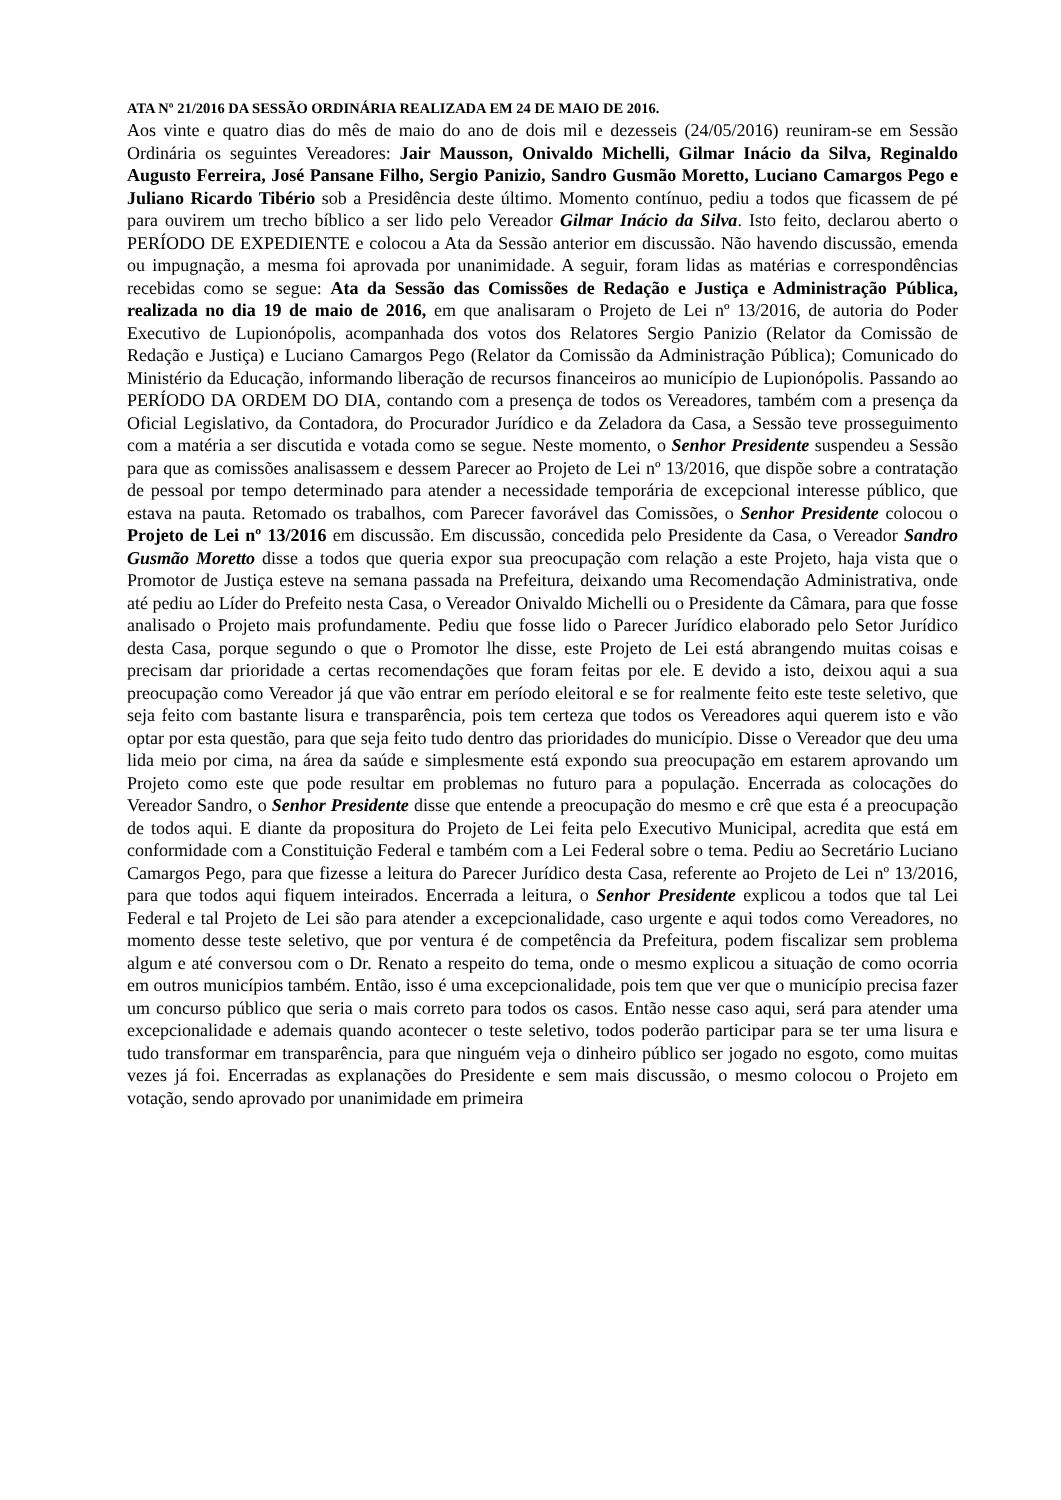ATA Nº 21/2016 DA SESSÃO ORDINÁRIA REALIZADA EM 24 DE MAIO DE 2016.
Aos vinte e quatro dias do mês de maio do ano de dois mil e dezesseis (24/05/2016) reuniram-se em Sessão Ordinária os seguintes Vereadores: Jair Mausson, Onivaldo Michelli, Gilmar Inácio da Silva, Reginaldo Augusto Ferreira, José Pansane Filho, Sergio Panizio, Sandro Gusmão Moretto, Luciano Camargos Pego e Juliano Ricardo Tibério sob a Presidência deste último. Momento contínuo, pediu a todos que ficassem de pé para ouvirem um trecho bíblico a ser lido pelo Vereador Gilmar Inácio da Silva. Isto feito, declarou aberto o PERÍODO DE EXPEDIENTE e colocou a Ata da Sessão anterior em discussão. Não havendo discussão, emenda ou impugnação, a mesma foi aprovada por unanimidade. A seguir, foram lidas as matérias e correspondências recebidas como se segue: Ata da Sessão das Comissões de Redação e Justiça e Administração Pública, realizada no dia 19 de maio de 2016, em que analisaram o Projeto de Lei nº 13/2016, de autoria do Poder Executivo de Lupionópolis, acompanhada dos votos dos Relatores Sergio Panizio (Relator da Comissão de Redação e Justiça) e Luciano Camargos Pego (Relator da Comissão da Administração Pública); Comunicado do Ministério da Educação, informando liberação de recursos financeiros ao município de Lupionópolis. Passando ao PERÍODO DA ORDEM DO DIA, contando com a presença de todos os Vereadores, também com a presença da Oficial Legislativo, da Contadora, do Procurador Jurídico e da Zeladora da Casa, a Sessão teve prosseguimento com a matéria a ser discutida e votada como se segue. Neste momento, o Senhor Presidente suspendeu a Sessão para que as comissões analisassem e dessem Parecer ao Projeto de Lei nº 13/2016, que dispõe sobre a contratação de pessoal por tempo determinado para atender a necessidade temporária de excepcional interesse público, que estava na pauta. Retomado os trabalhos, com Parecer favorável das Comissões, o Senhor Presidente colocou o Projeto de Lei nº 13/2016 em discussão. Em discussão, concedida pelo Presidente da Casa, o Vereador Sandro Gusmão Moretto disse a todos que queria expor sua preocupação com relação a este Projeto, haja vista que o Promotor de Justiça esteve na semana passada na Prefeitura, deixando uma Recomendação Administrativa, onde até pediu ao Líder do Prefeito nesta Casa, o Vereador Onivaldo Michelli ou o Presidente da Câmara, para que fosse analisado o Projeto mais profundamente. Pediu que fosse lido o Parecer Jurídico elaborado pelo Setor Jurídico desta Casa, porque segundo o que o Promotor lhe disse, este Projeto de Lei está abrangendo muitas coisas e precisam dar prioridade a certas recomendações que foram feitas por ele. E devido a isto, deixou aqui a sua preocupação como Vereador já que vão entrar em período eleitoral e se for realmente feito este teste seletivo, que seja feito com bastante lisura e transparência, pois tem certeza que todos os Vereadores aqui querem isto e vão optar por esta questão, para que seja feito tudo dentro das prioridades do município. Disse o Vereador que deu uma lida meio por cima, na área da saúde e simplesmente está expondo sua preocupação em estarem aprovando um Projeto como este que pode resultar em problemas no futuro para a população. Encerrada as colocações do Vereador Sandro, o Senhor Presidente disse que entende a preocupação do mesmo e crê que esta é a preocupação de todos aqui. E diante da propositura do Projeto de Lei feita pelo Executivo Municipal, acredita que está em conformidade com a Constituição Federal e também com a Lei Federal sobre o tema. Pediu ao Secretário Luciano Camargos Pego, para que fizesse a leitura do Parecer Jurídico desta Casa, referente ao Projeto de Lei nº 13/2016, para que todos aqui fiquem inteirados. Encerrada a leitura, o Senhor Presidente explicou a todos que tal Lei Federal e tal Projeto de Lei são para atender a excepcionalidade, caso urgente e aqui todos como Vereadores, no momento desse teste seletivo, que por ventura é de competência da Prefeitura, podem fiscalizar sem problema algum e até conversou com o Dr. Renato a respeito do tema, onde o mesmo explicou a situação de como ocorria em outros municípios também. Então, isso é uma excepcionalidade, pois tem que ver que o município precisa fazer um concurso público que seria o mais correto para todos os casos. Então nesse caso aqui, será para atender uma excepcionalidade e ademais quando acontecer o teste seletivo, todos poderão participar para se ter uma lisura e tudo transformar em transparência, para que ninguém veja o dinheiro público ser jogado no esgoto, como muitas vezes já foi. Encerradas as explanações do Presidente e sem mais discussão, o mesmo colocou o Projeto em votação, sendo aprovado por unanimidade em primeira